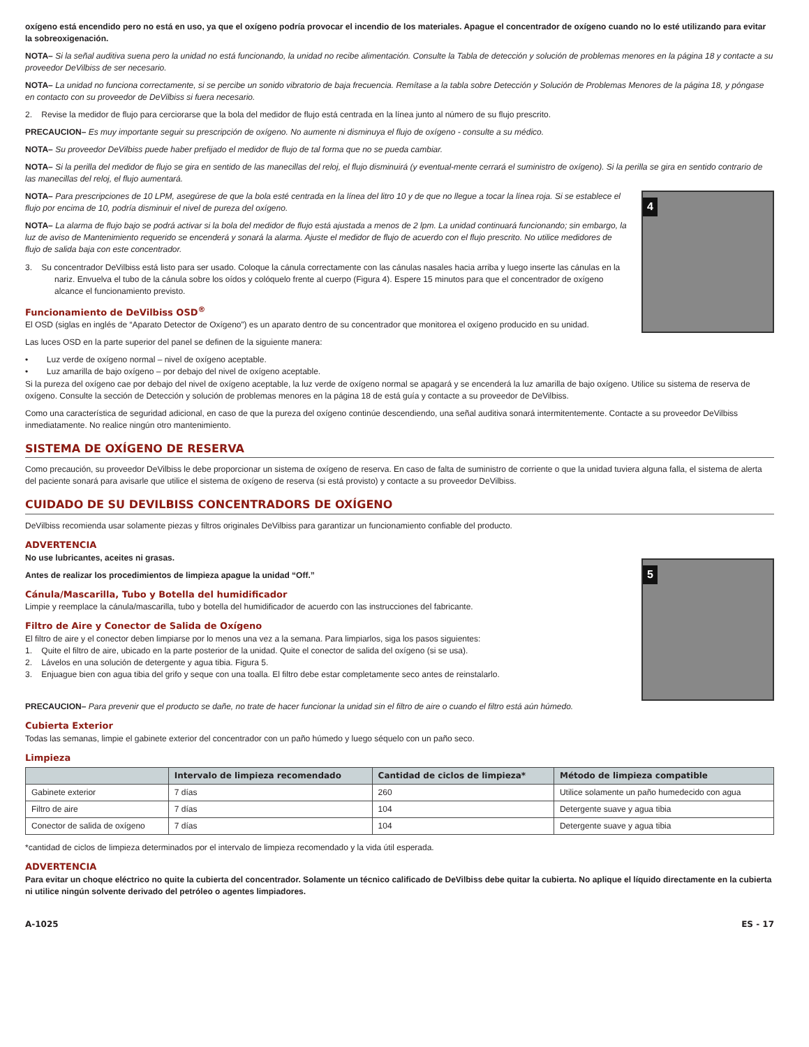oxígeno está encendido pero no está en uso, ya que el oxígeno podría provocar el incendio de los materiales. Apague el concentrador de oxígeno cuando no lo esté utilizando para evitar la sobreoxigenación.
NOTA– Si la señal auditiva suena pero la unidad no está funcionando, la unidad no recibe alimentación. Consulte la Tabla de detección y solución de problemas menores en la página 18 y contacte a su proveedor DeVilbiss de ser necesario.
NOTA– La unidad no funciona correctamente, si se percibe un sonido vibratorio de baja frecuencia. Remítase a la tabla sobre Detección y Solución de Problemas Menores de la página 18, y póngase en contacto con su proveedor de DeVilbiss si fuera necesario.
2. Revise la medidor de flujo para cerciorarse que la bola del medidor de flujo está centrada en la línea junto al número de su flujo prescrito.
PRECAUCION– Es muy importante seguir su prescripción de oxígeno. No aumente ni disminuya el flujo de oxígeno - consulte a su médico.
NOTA– Su proveedor DeVilbiss puede haber prefijado el medidor de flujo de tal forma que no se pueda cambiar.
NOTA– Si la perilla del medidor de flujo se gira en sentido de las manecillas del reloj, el flujo disminuirá (y eventual-mente cerrará el suministro de oxígeno). Si la perilla se gira en sentido contrario de las manecillas del reloj, el flujo aumentará.
NOTA– Para prescripciones de 10 LPM, asegúrese de que la bola esté centrada en la línea del litro 10 y de que no llegue a tocar la línea roja. Si se establece el flujo por encima de 10, podría disminuir el nivel de pureza del oxígeno.
NOTA– La alarma de flujo bajo se podrá activar si la bola del medidor de flujo está ajustada a menos de 2 lpm. La unidad continuará funcionando; sin embargo, la luz de aviso de Mantenimiento requerido se encenderá y sonará la alarma. Ajuste el medidor de flujo de acuerdo con el flujo prescrito. No utilice medidores de flujo de salida baja con este concentrador.
3. Su concentrador DeVilbiss está listo para ser usado. Coloque la cánula correctamente con las cánulas nasales hacia arriba y luego inserte las cánulas en la nariz. Envuelva el tubo de la cánula sobre los oídos y colóquelo frente al cuerpo (Figura 4). Espere 15 minutos para que el concentrador de oxígeno alcance el funcionamiento previsto.
Funcionamiento de DeVilbiss OSD<sup>®</sup>
El OSD (siglas en inglés de “Aparato Detector de Oxígeno”) es un aparato dentro de su concentrador que monitorea el oxígeno producido en su unidad.
4
Las luces OSD en la parte superior del panel se definen de la siguiente manera:
• Luz verde de oxígeno normal – nivel de oxígeno aceptable.
• Luz amarilla de bajo oxígeno – por debajo del nivel de oxígeno aceptable.
Si la pureza del oxígeno cae por debajo del nivel de oxígeno aceptable, la luz verde de oxígeno normal se apagará y se encenderá la luz amarilla de bajo oxígeno. Utilice su sistema de reserva de oxígeno. Consulte la sección de Detección y solución de problemas menores en la página 18 de está guía y contacte a su proveedor de DeVilbiss.
Como una característica de seguridad adicional, en caso de que la pureza del oxígeno continúe descendiendo, una señal auditiva sonará intermitentemente. Contacte a su proveedor DeVilbiss inmediatamente. No realice ningún otro mantenimiento.
SISTEMA DE OXÍGENO DE RESERVA
Como precaución, su proveedor DeVilbiss le debe proporcionar un sistema de oxígeno de reserva. En caso de falta de suministro de corriente o que la unidad tuviera alguna falla, el sistema de alerta del paciente sonará para avisarle que utilice el sistema de oxígeno de reserva (si está provisto) y contacte a su proveedor DeVilbiss.
CUIDADO DE SU DEVILBISS CONCENTRADORS DE OXÍGENO
DeVilbiss recomienda usar solamente piezas y filtros originales DeVilbiss para garantizar un funcionamiento confiable del producto.
ADVERTENCIA
No use lubricantes, aceites ni grasas.
Antes de realizar los procedimientos de limpieza apague la unidad “Off.”
Cánula/Mascarilla, Tubo y Botella del humidificador
Limpie y reemplace la cánula/mascarilla, tubo y botella del humidificador de acuerdo con las instrucciones del fabricante.
Filtro de Aire y Conector de Salida de Oxígeno
El filtro de aire y el conector deben limpiarse por lo menos una vez a la semana. Para limpiarlos, siga los pasos siguientes:
1. Quite el filtro de aire, ubicado en la parte posterior de la unidad. Quite el conector de salida del oxígeno (si se usa).
2. Lávelos en una solución de detergente y agua tibia. Figura 5.
3. Enjuague bien con agua tibia del grifo y seque con una toalla. El filtro debe estar completamente seco antes de reinstalarlo.
5
PRECAUCION– Para prevenir que el producto se dañe, no trate de hacer funcionar la unidad sin el filtro de aire o cuando el filtro está aún húmedo.
Cubierta Exterior
Todas las semanas, limpie el gabinete exterior del concentrador con un paño húmedo y luego séquelo con un paño seco.
Limpieza
| | Intervalo de limpieza recomendado | Cantidad de ciclos de limpieza* | Método de limpieza compatible |
| --- | --- | --- | --- |
| Gabinete exterior | 7 días | 260 | Utilice solamente un paño humedecido con agua |
| Filtro de aire | 7 días | 104 | Detergente suave y agua tibia |
| Conector de salida de oxígeno | 7 días | 104 | Detergente suave y agua tibia |
*cantidad de ciclos de limpieza determinados por el intervalo de limpieza recomendado y la vida útil esperada.
ADVERTENCIA
Para evitar un choque eléctrico no quite la cubierta del concentrador. Solamente un técnico calificado de DeVilbiss debe quitar la cubierta. No aplique el líquido directamente en la cubierta ni utilice ningún solvente derivado del petróleo o agentes limpiadores.
A-1025 ES - 17